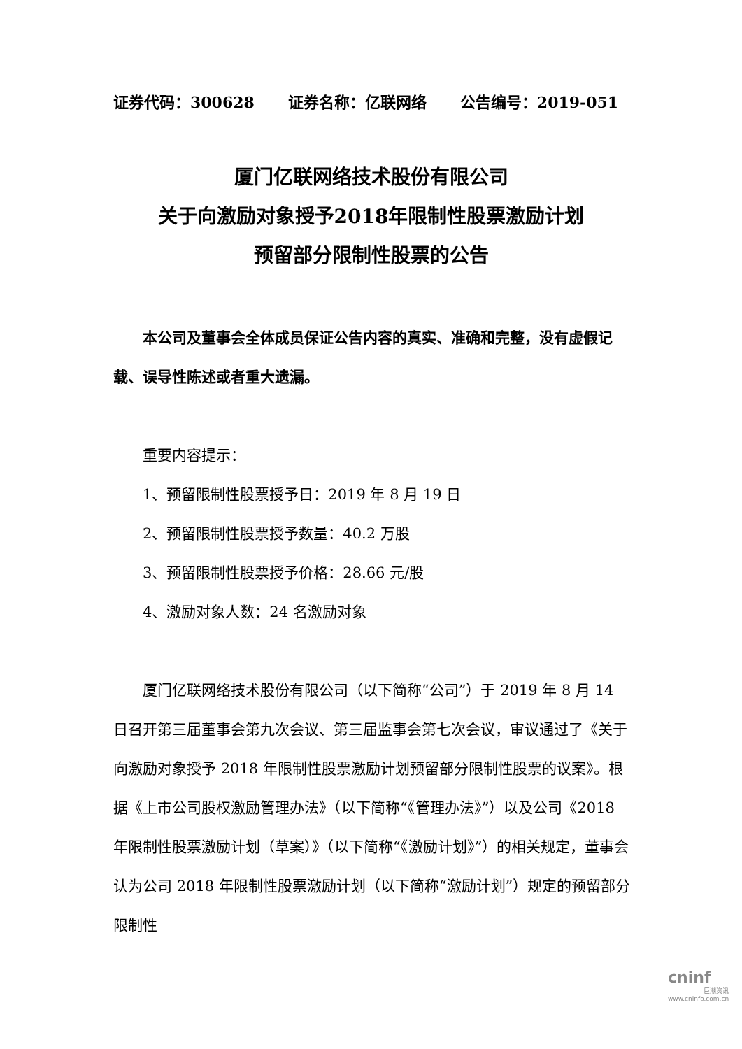证券代码：300628 证券名称：亿联网络 公告编号：2019-051
厦门亿联网络技术股份有限公司
关于向激励对象授予2018年限制性股票激励计划
预留部分限制性股票的公告
本公司及董事会全体成员保证公告内容的真实、准确和完整，没有虚假记载、误导性陈述或者重大遗漏。
重要内容提示：
1、预留限制性股票授予日：2019 年 8 月 19 日
2、预留限制性股票授予数量：40.2 万股
3、预留限制性股票授予价格：28.66 元/股
4、激励对象人数：24 名激励对象
厦门亿联网络技术股份有限公司（以下简称“公司”）于 2019 年 8 月 14 日召开第三届董事会第九次会议、第三届监事会第七次会议，审议通过了《关于向激励对象授予 2018 年限制性股票激励计划预留部分限制性股票的议案》。根据《上市公司股权激励管理办法》（以下简称“《管理办法》”）以及公司《2018 年限制性股票激励计划（草案）》（以下简称“《激励计划》”）的相关规定，董事会认为公司 2018 年限制性股票激励计划（以下简称“激励计划”）规定的预留部分限制性
cninf
巨潮资讯
www.cninfo.com.cn